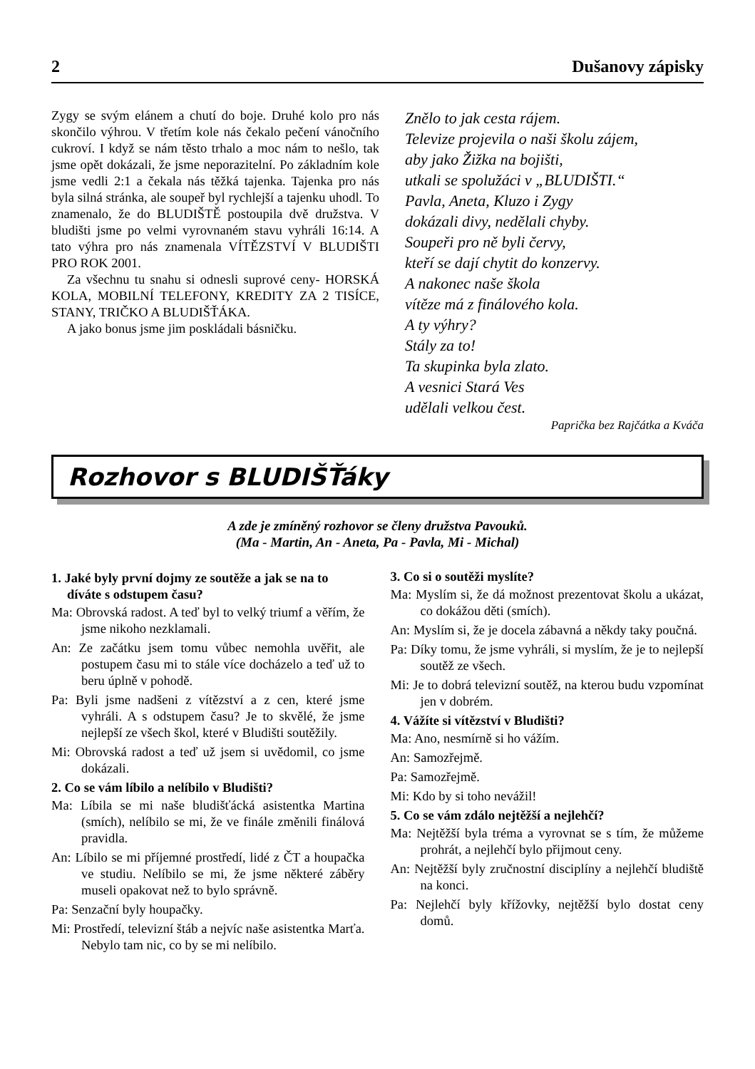2 Dušanovy zápisky
Zygy se svým elánem a chutí do boje. Druhé kolo pro nás skončilo výhrou. V třetím kole nás čekalo pečení vánočního cukroví. I když se nám těsto trhalo a moc nám to nešlo, tak jsme opět dokázali, že jsme neporazitelní. Po základním kole jsme vedli 2:1 a čekala nás těžká tajenka. Tajenka pro nás byla silná stránka, ale soupeř byl rychlejší a tajenku uhodl. To znamenalo, že do BLUDIŠTĚ postoupila dvě družstva. V bludišti jsme po velmi vyrovnaném stavu vyhráli 16:14. A tato výhra pro nás znamenala VÍTĚZSTVÍ V BLUDIŠTI PRO ROK 2001.
Za všechnu tu snahu si odnesli suprové ceny- HORSKÁ KOLA, MOBILNÍ TELEFONY, KREDITY ZA 2 TISÍCE, STANY, TRIČKO A BLUDIŠŤÁKA.
A jako bonus jsme jim poskládali básničku.
Znělo to jak cesta rájem.
Televize projevila o naši školu zájem,
aby jako Žižka na bojišti,
utkali se spolužáci v „BLUDIŠTI.“
Pavla, Aneta, Kluzo i Zygy
dokázali divy, nedělali chyby.
Soupeři pro ně byli červy,
kteří se dají chytit do konzervy.
A nakonec naše škola
vítěze má z finálového kola.
A ty výhry?
Stály za to!
Ta skupinka byla zlato.
A vesnici Stará Ves
udělali velkou čest.
Paprička bez Rajčátka a Kváča
Rozhovor s BLUDIŠŤáky
A zde je zmíněný rozhovor se členy družstva Pavouků.
(Ma - Martin, An - Aneta, Pa - Pavla, Mi - Michal)
1. Jaké byly první dojmy ze soutěže a jak se na to díváte s odstupem času?
Ma: Obrovská radost. A teď byl to velký triumf a věřím, že jsme nikoho nezklamali.
An: Ze začátku jsem tomu vůbec nemohla uvěřit, ale postupem času mi to stále více docházelo a teď už to beru úplně v pohodě.
Pa: Byli jsme nadšeni z vítězství a z cen, které jsme vyhráli. A s odstupem času? Je to skvělé, že jsme nejlepší ze všech škol, které v Bludišti soutěžily.
Mi: Obrovská radost a teď už jsem si uvědomil, co jsme dokázali.
2. Co se vám líbilo a nelíbilo v Bludišti?
Ma: Líbila se mi naše bludišťácká asistentka Martina (smích), nelíbilo se mi, že ve finále změnili finálová pravidla.
An: Líbilo se mi příjemné prostředí, lidé z ČT a houpačka ve studiu. Nelíbilo se mi, že jsme některé záběry museli opakovat než to bylo správně.
Pa: Senzační byly houpačky.
Mi: Prostředí, televizní štáb a nejvíc naše asistentka Marťa. Nebylo tam nic, co by se mi nelíbilo.
3. Co si o soutěži myslíte?
Ma: Myslím si, že dá možnost prezentovat školu a ukázat, co dokážou děti (smích).
An: Myslím si, že je docela zábavná a někdy taky poučná.
Pa: Díky tomu, že jsme vyhráli, si myslím, že je to nejlepší soutěž ze všech.
Mi: Je to dobrá televizní soutěž, na kterou budu vzpomínat jen v dobrém.
4. Vážíte si vítězství v Bludišti?
Ma: Ano, nesmírně si ho vážím.
An: Samozřejmě.
Pa: Samozřejmě.
Mi: Kdo by si toho nevážil!
5. Co se vám zdálo nejtěžší a nejlehčí?
Ma: Nejtěžší byla tréma a vyrovnat se s tím, že můžeme prohrát, a nejlehčí bylo přijmout ceny.
An: Nejtěžší byly zručnostní disciplíny a nejlehčí bludiště na konci.
Pa: Nejlehčí byly křížovky, nejtěžší bylo dostat ceny domů.